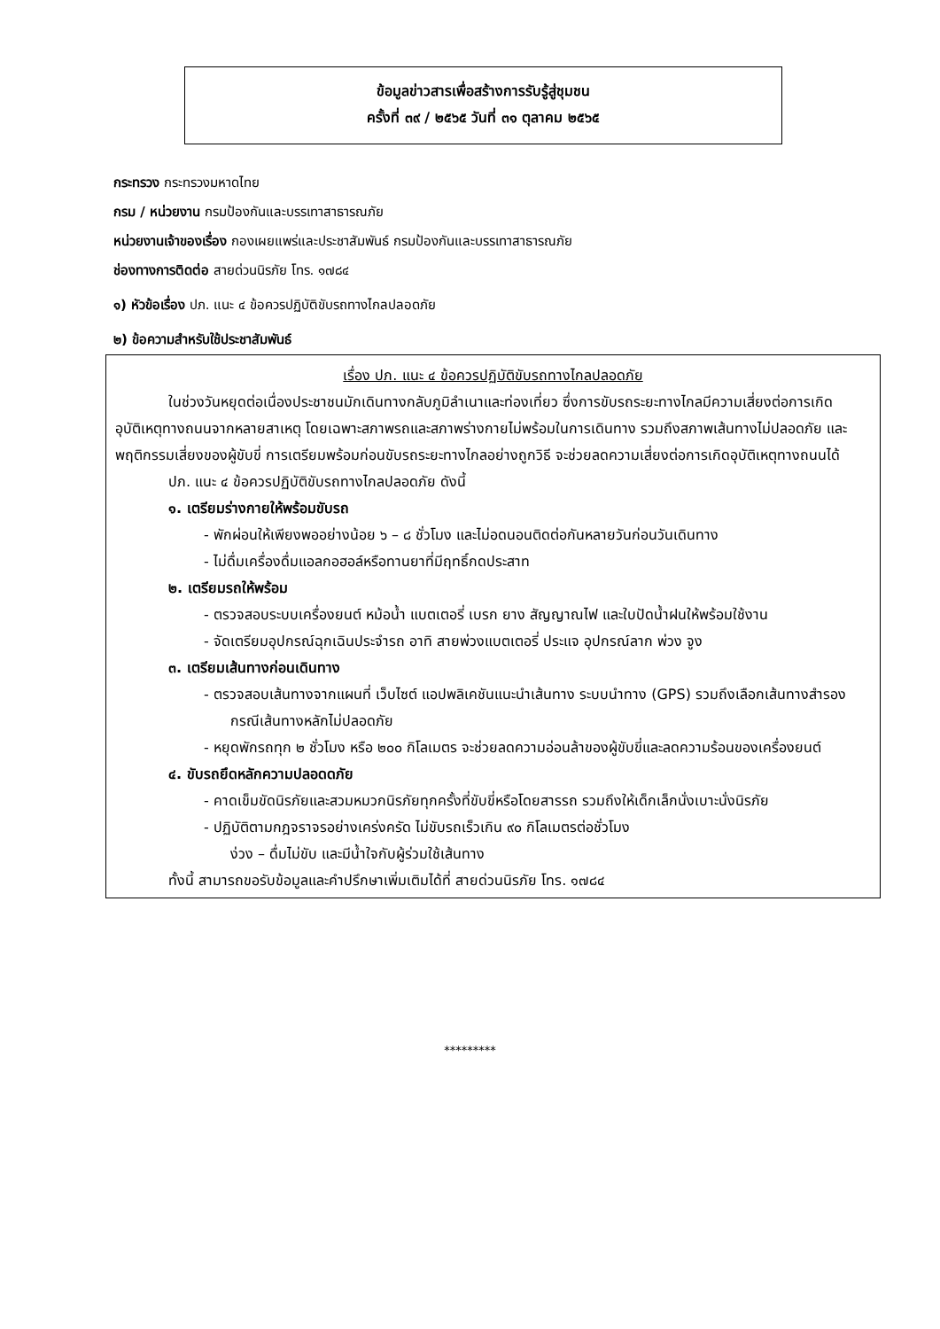ข้อมูลข่าวสารเพื่อสร้างการรับรู้สู่ชุมชน
ครั้งที่ ๓๙ / ๒๕๖๕ วันที่ ๓๑ ตุลาคม ๒๕๖๕
กระทรวง กระทรวงมหาดไทย
กรม / หน่วยงาน กรมป้องกันและบรรเทาสาธารณภัย
หน่วยงานเจ้าของเรื่อง กองเผยแพร่และประชาสัมพันธ์ กรมป้องกันและบรรเทาสาธารณภัย
ช่องทางการติดต่อ สายด่วนนิรภัย โทร. ๑๗๘๔
๑) หัวข้อเรื่อง ปภ. แนะ ๔ ข้อควรปฏิบัติขับรถทางไกลปลอดภัย
๒) ข้อความสำหรับใช้ประชาสัมพันธ์
เรื่อง ปภ. แนะ ๔ ข้อควรปฏิบัติขับรถทางไกลปลอดภัย
ในช่วงวันหยุดต่อเนื่องประชาชนมักเดินทางกลับภูมิลำเนาและท่องเที่ยว ซึ่งการขับรถระยะทางไกลมีความเสี่ยงต่อการเกิดอุบัติเหตุทางถนนจากหลายสาเหตุ โดยเฉพาะสภาพรถและสภาพร่างกายไม่พร้อมในการเดินทาง รวมถึงสภาพเส้นทางไม่ปลอดภัย และพฤติกรรมเสี่ยงของผู้ขับขี่ การเตรียมพร้อมก่อนขับรถระยะทางไกลอย่างถูกวิธี จะช่วยลดความเสี่ยงต่อการเกิดอุบัติเหตุทางถนนได้
ปภ. แนะ ๔ ข้อควรปฏิบัติขับรถทางไกลปลอดภัย ดังนี้
๑. เตรียมร่างกายให้พร้อมขับรถ
- พักผ่อนให้เพียงพออย่างน้อย ๖ – ๘ ชั่วโมง และไม่อดนอนติดต่อกันหลายวันก่อนวันเดินทาง
- ไม่ดื่มเครื่องดื่มแอลกอฮอล์หรือทานยาที่มีฤทธิ์กดประสาท
๒. เตรียมรถให้พร้อม
- ตรวจสอบระบบเครื่องยนต์ หม้อน้ำ แบตเตอรี่ เบรก ยาง สัญญาณไฟ และใบปัดน้ำฝนให้พร้อมใช้งาน
- จัดเตรียมอุปกรณ์ฉุกเฉินประจำรถ อาทิ สายพ่วงแบตเตอรี่ ประแจ อุปกรณ์ลาก พ่วง จูง
๓. เตรียมเส้นทางก่อนเดินทาง
- ตรวจสอบเส้นทางจากแผนที่ เว็บไซต์ แอปพลิเคชันแนะนำเส้นทาง ระบบนำทาง (GPS) รวมถึงเลือกเส้นทางสำรองกรณีเส้นทางหลักไม่ปลอดภัย
- หยุดพักรถทุก ๒ ชั่วโมง หรือ ๒๐๐ กิโลเมตร จะช่วยลดความอ่อนล้าของผู้ขับขี่และลดความร้อนของเครื่องยนต์
๔. ขับรถยึดหลักความปลอดดภัย
- คาดเข็มขัดนิรภัยและสวมหมวกนิรภัยทุกครั้งที่ขับขี่หรือโดยสารรถ รวมถึงให้เด็กเล็กนั่งเบาะนั่งนิรภัย
- ปฏิบัติตามกฎจราจรอย่างเคร่งครัด ไม่ขับรถเร็วเกิน ๙๐ กิโลเมตรต่อชั่วโมง
ง่วง – ดื่มไม่ขับ และมีน้ำใจกับผู้ร่วมใช้เส้นทาง
ทั้งนี้ สามารถขอรับข้อมูลและคำปรึกษาเพิ่มเติมได้ที่ สายด่วนนิรภัย โทร. ๑๗๘๔
*********